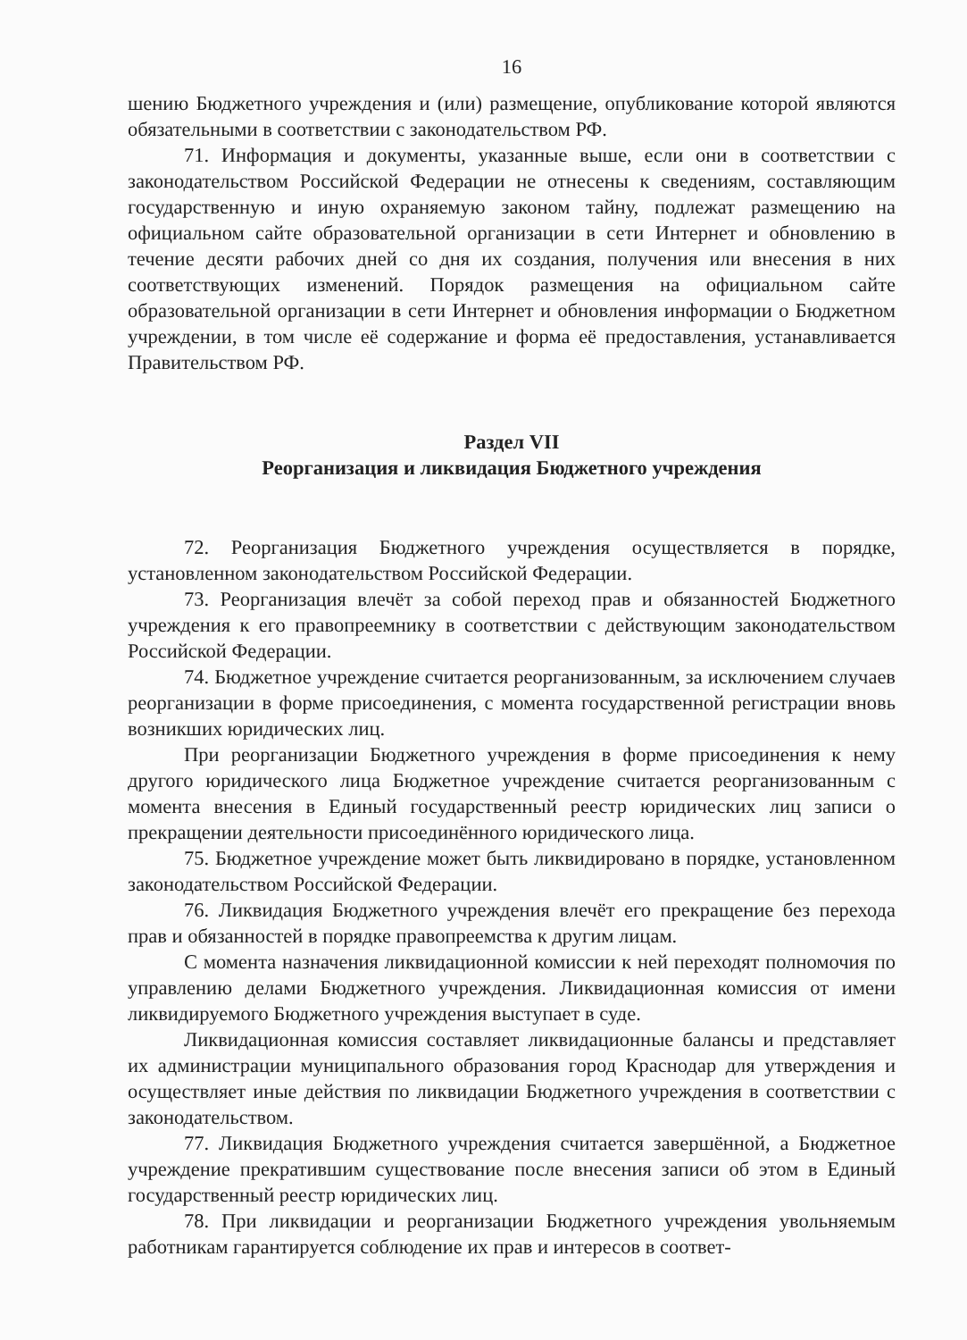16
шению Бюджетного учреждения и (или) размещение, опубликование которой являются обязательными в соответствии с законодательством РФ.
71. Информация и документы, указанные выше, если они в соответствии с законодательством Российской Федерации не отнесены к сведениям, составляющим государственную и иную охраняемую законом тайну, подлежат размещению на официальном сайте образовательной организации в сети Интернет и обновлению в течение десяти рабочих дней со дня их создания, получения или внесения в них соответствующих изменений. Порядок размещения на официальном сайте образовательной организации в сети Интернет и обновления информации о Бюджетном учреждении, в том числе её содержание и форма её предоставления, устанавливается Правительством РФ.
Раздел VII
Реорганизация и ликвидация Бюджетного учреждения
72. Реорганизация Бюджетного учреждения осуществляется в порядке, установленном законодательством Российской Федерации.
73. Реорганизация влечёт за собой переход прав и обязанностей Бюджетного учреждения к его правопреемнику в соответствии с действующим законодательством Российской Федерации.
74. Бюджетное учреждение считается реорганизованным, за исключением случаев реорганизации в форме присоединения, с момента государственной регистрации вновь возникших юридических лиц.
При реорганизации Бюджетного учреждения в форме присоединения к нему другого юридического лица Бюджетное учреждение считается реорганизованным с момента внесения в Единый государственный реестр юридических лиц записи о прекращении деятельности присоединённого юридического лица.
75. Бюджетное учреждение может быть ликвидировано в порядке, установленном законодательством Российской Федерации.
76. Ликвидация Бюджетного учреждения влечёт его прекращение без перехода прав и обязанностей в порядке правопреемства к другим лицам.
С момента назначения ликвидационной комиссии к ней переходят полномочия по управлению делами Бюджетного учреждения. Ликвидационная комиссия от имени ликвидируемого Бюджетного учреждения выступает в суде.
Ликвидационная комиссия составляет ликвидационные балансы и представляет их администрации муниципального образования город Краснодар для утверждения и осуществляет иные действия по ликвидации Бюджетного учреждения в соответствии с законодательством.
77. Ликвидация Бюджетного учреждения считается завершённой, а Бюджетное учреждение прекратившим существование после внесения записи об этом в Единый государственный реестр юридических лиц.
78. При ликвидации и реорганизации Бюджетного учреждения увольняемым работникам гарантируется соблюдение их прав и интересов в соответ-